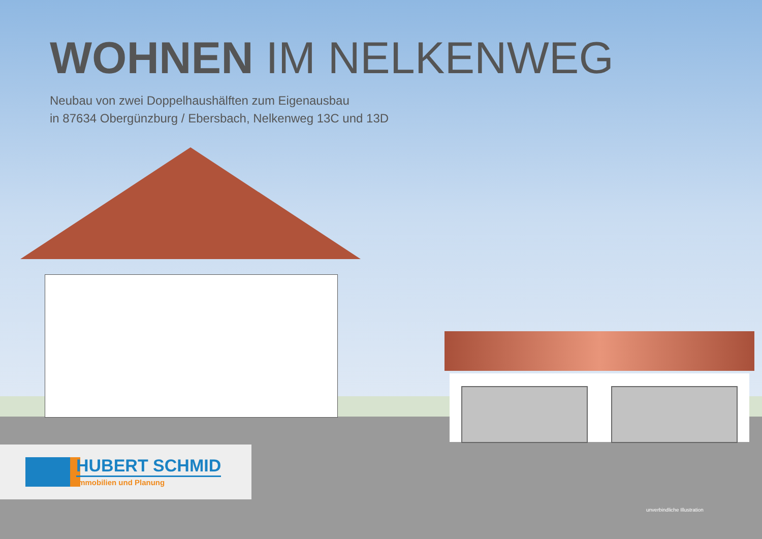WOHNEN IM NELKENWEG
Neubau von zwei Doppelhaushälften zum Eigenausbau
in 87634 Obergünzburg / Ebersbach, Nelkenweg 13C und 13D
HUBERT SCHMID
Immobilien und Planung
unverbindliche Illustration